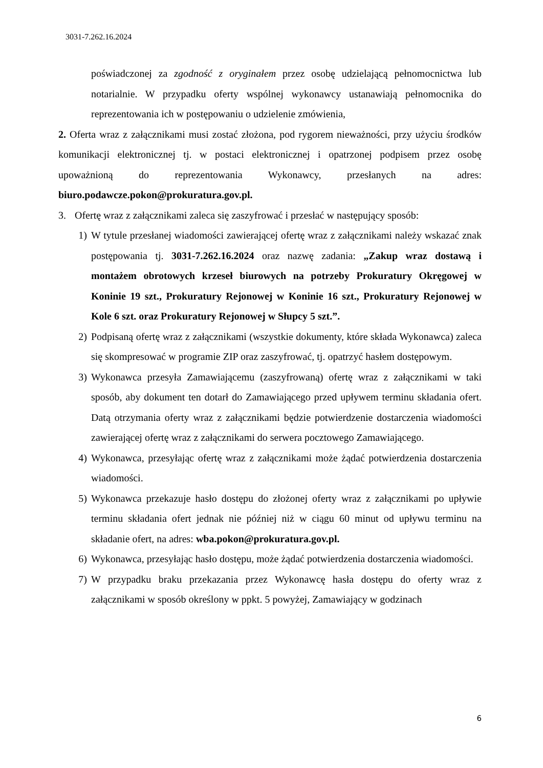3031-7.262.16.2024
poświadczonej za zgodność z oryginałem przez osobę udzielającą pełnomocnictwa lub notarialnie. W przypadku oferty wspólnej wykonawcy ustanawiają pełnomocnika do reprezentowania ich w postępowaniu o udzielenie zmówienia,
2. Oferta wraz z załącznikami musi zostać złożona, pod rygorem nieważności, przy użyciu środków komunikacji elektronicznej tj. w postaci elektronicznej i opatrzonej podpisem przez osobę upoważnioną do reprezentowania Wykonawcy, przesłanych na adres: biuro.podawcze.pokon@prokuratura.gov.pl.
3. Ofertę wraz z załącznikami zaleca się zaszyfrować i przesłać w następujący sposób:
1) W tytule przesłanej wiadomości zawierającej ofertę wraz z załącznikami należy wskazać znak postępowania tj. 3031-7.262.16.2024 oraz nazwę zadania: „Zakup wraz dostawą i montażem obrotowych krzeseł biurowych na potrzeby Prokuratury Okręgowej w Koninie 19 szt., Prokuratury Rejonowej w Koninie 16 szt., Prokuratury Rejonowej w Kole 6 szt. oraz Prokuratury Rejonowej w Słupcy 5 szt.”.
2) Podpisaną ofertę wraz z załącznikami (wszystkie dokumenty, które składa Wykonawca) zaleca się skompresować w programie ZIP oraz zaszyfrować, tj. opatrzyć hasłem dostępowym.
3) Wykonawca przesyła Zamawiającemu (zaszyfrowaną) ofertę wraz z załącznikami w taki sposób, aby dokument ten dotarł do Zamawiającego przed upływem terminu składania ofert. Datą otrzymania oferty wraz z załącznikami będzie potwierdzenie dostarczenia wiadomości zawierającej ofertę wraz z załącznikami do serwera pocztowego Zamawiającego.
4) Wykonawca, przesyłając ofertę wraz z załącznikami może żądać potwierdzenia dostarczenia wiadomości.
5) Wykonawca przekazuje hasło dostępu do złożonej oferty wraz z załącznikami po upływie terminu składania ofert jednak nie później niż w ciągu 60 minut od upływu terminu na składanie ofert, na adres: wba.pokon@prokuratura.gov.pl.
6) Wykonawca, przesyłając hasło dostępu, może żądać potwierdzenia dostarczenia wiadomości.
7) W przypadku braku przekazania przez Wykonawcę hasła dostępu do oferty wraz z załącznikami w sposób określony w ppkt. 5 powyżej, Zamawiający w godzinach
6